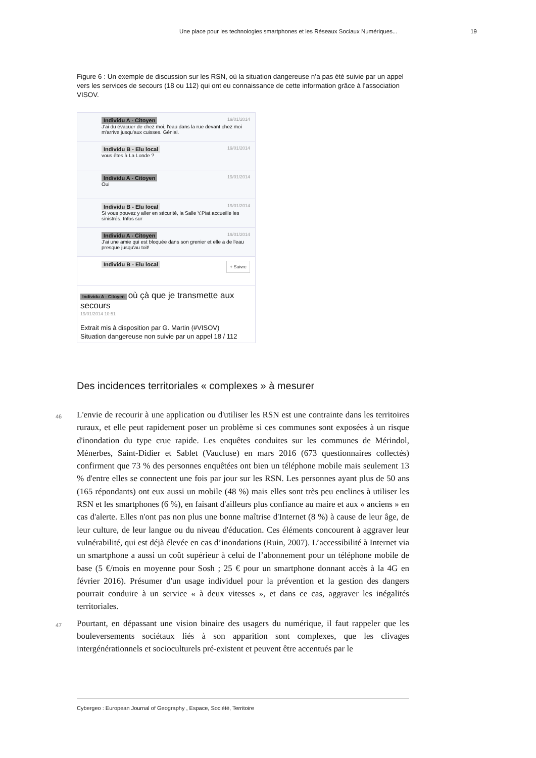Une place pour les technologies smartphones et les Réseaux Sociaux Numériques... 19
Figure 6 : Un exemple de discussion sur les RSN, où la situation dangereuse n’a pas été suivie par un appel vers les services de secours (18 ou 112) qui ont eu connaissance de cette information grâce à l’association VISOV.
Individu A - Citoyen 19/01/2014
J'ai du évacuer de chez moi, l'eau dans la rue devant chez moi m'arrive jusqu'aux cuisses. Génial.
Individu B - Elu local 19/01/2014
vous êtes à La Londe ?
Individu A - Citoyen 19/01/2014
Oui
Individu B - Elu local 19/01/2014
Si vous pouvez y aller en sécurité, la Salle Y.Piat accueille les sinistrés. Infos sur
Individu A - Citoyen 19/01/2014
J'ai une amie qui est bloquée dans son grenier et elle a de l'eau presque jusqu'au toit!
Individu B - Elu local + Suivre
Individu A - Citoyen où çà que je transmette aux secours
19/01/2014 10:51
Extrait mis à disposition par G. Martin (#VISOV)
Situation dangereuse non suivie par un appel 18 / 112
Des incidences territoriales « complexes » à mesurer
46
L'envie de recourir à une application ou d'utiliser les RSN est une contrainte dans les territoires ruraux, et elle peut rapidement poser un problème si ces communes sont exposées à un risque d'inondation du type crue rapide. Les enquêtes conduites sur les communes de Mérindol, Ménerbes, Saint-Didier et Sablet (Vaucluse) en mars 2016 (673 questionnaires collectés) confirment que 73 % des personnes enquêtées ont bien un téléphone mobile mais seulement 13 % d'entre elles se connectent une fois par jour sur les RSN. Les personnes ayant plus de 50 ans (165 répondants) ont eux aussi un mobile (48 %) mais elles sont très peu enclines à utiliser les RSN et les smartphones (6 %), en faisant d'ailleurs plus confiance au maire et aux « anciens » en cas d'alerte. Elles n'ont pas non plus une bonne maîtrise d'Internet (8 %) à cause de leur âge, de leur culture, de leur langue ou du niveau d'éducation. Ces éléments concourent à aggraver leur vulnérabilité, qui est déjà élevée en cas d’inondations (Ruin, 2007). L’accessibilité à Internet via un smartphone a aussi un coût supérieur à celui de l’abonnement pour un téléphone mobile de base (5 €/mois en moyenne pour Sosh ; 25 € pour un smartphone donnant accès à la 4G en février 2016). Présumer d'un usage individuel pour la prévention et la gestion des dangers pourrait conduire à un service « à deux vitesses », et dans ce cas, aggraver les inégalités territoriales.
47
Pourtant, en dépassant une vision binaire des usagers du numérique, il faut rappeler que les bouleversements sociétaux liés à son apparition sont complexes, que les clivages intergénérationnels et socioculturels pré-existent et peuvent être accentués par le
Cybergeo : European Journal of Geography , Espace, Société, Territoire